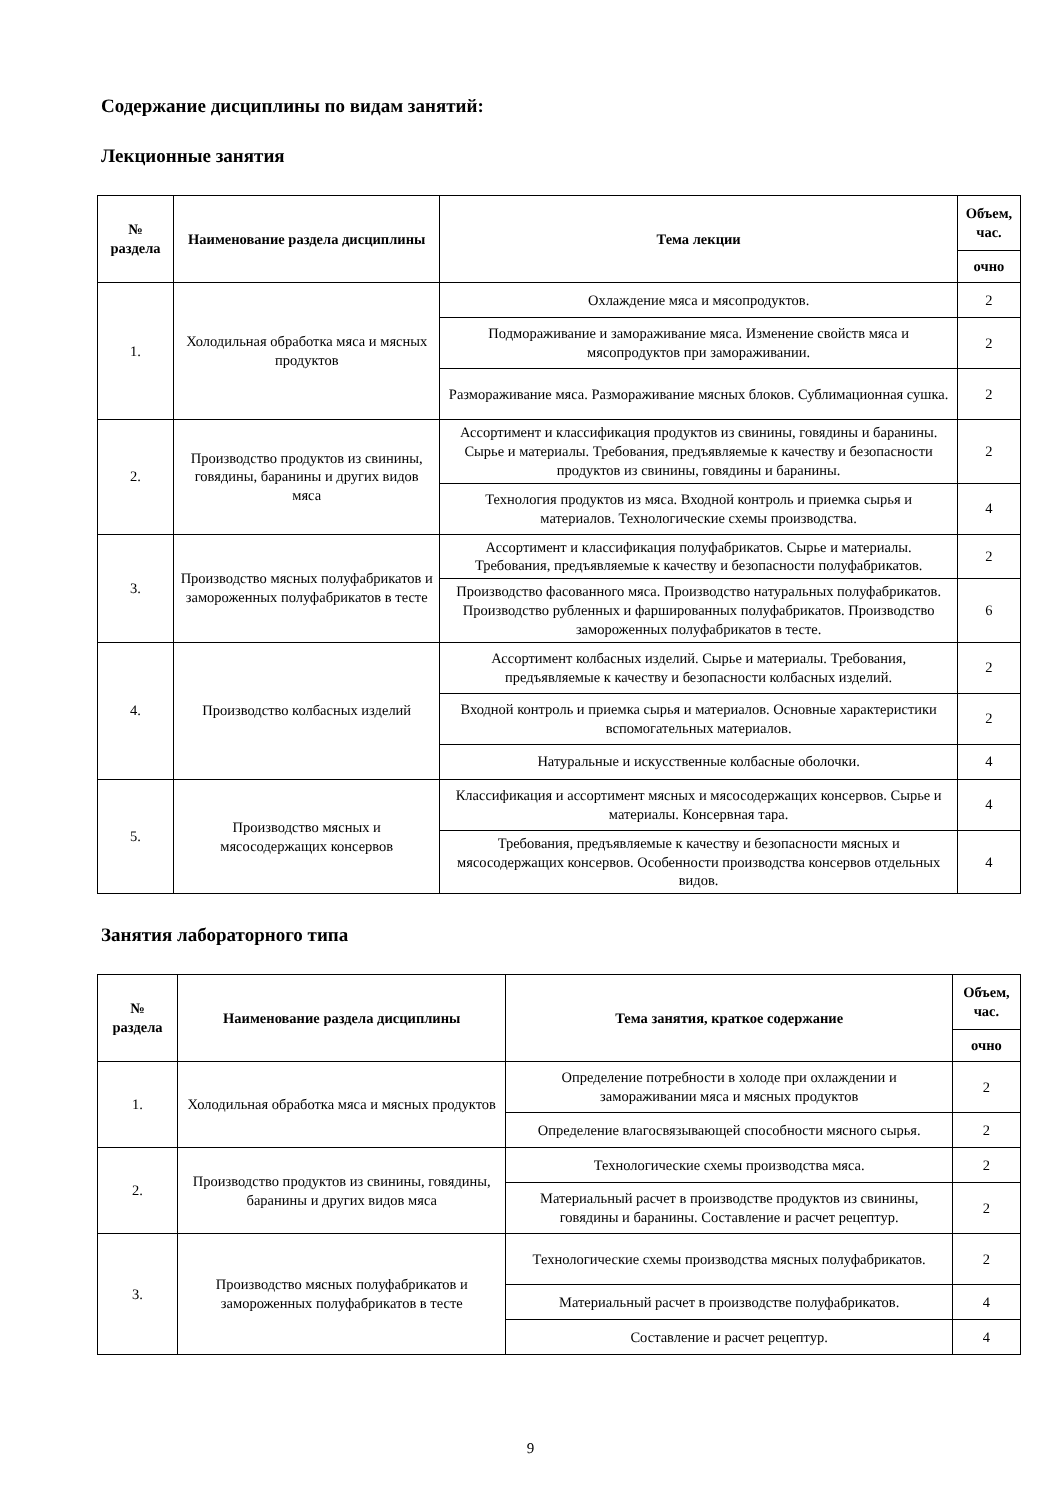Содержание дисциплины по видам занятий:
Лекционные занятия
| № раздела | Наименование раздела дисциплины | Тема лекции | Объем, час. |
| --- | --- | --- | --- |
| | | | очно |
| 1. | Холодильная обработка мяса и мясных продуктов | Охлаждение мяса и мясопродуктов. | 2 |
| | | Подмораживание и замораживание мяса. Изменение свойств мяса и мясопродуктов при замораживании. | 2 |
| | | Размораживание мяса. Размораживание мясных блоков. Сублимационная сушка. | 2 |
| 2. | Производство продуктов из свинины, говядины, баранины и других видов мяса | Ассортимент и классификация продуктов из свинины, говядины и баранины. Сырье и материалы. Требования, предъявляемые к качеству и безопасности продуктов из свинины, говядины и баранины. | 2 |
| | | Технология продуктов из мяса. Входной контроль и приемка сырья и материалов. Технологические схемы производства. | 4 |
| 3. | Производство мясных полуфабрикатов и замороженных полуфабрикатов в тесте | Ассортимент и классификация полуфабрикатов. Сырье и материалы. Требования, предъявляемые к качеству и безопасности полуфабрикатов. | 2 |
| | | Производство фасованного мяса. Производство натуральных полуфабрикатов. Производство рубленных и фаршированных полуфабрикатов. Производство замороженных полуфабрикатов в тесте. | 6 |
| 4. | Производство колбасных изделий | Ассортимент колбасных изделий. Сырье и материалы. Требования, предъявляемые к качеству и безопасности колбасных изделий. | 2 |
| | | Входной контроль и приемка сырья и материалов. Основные характеристики вспомогательных материалов. | 2 |
| | | Натуральные и искусственные колбасные оболочки. | 4 |
| 5. | Производство мясных и мясосодержащих консервов | Классификация и ассортимент мясных и мясосодержащих консервов. Сырье и материалы. Консервная тара. | 4 |
| | | Требования, предъявляемые к качеству и безопасности мясных и мясосодержащих консервов. Особенности производства консервов отдельных видов. | 4 |
Занятия лабораторного типа
| № раздела | Наименование раздела дисциплины | Тема занятия, краткое содержание | Объем, час. |
| --- | --- | --- | --- |
| | | | очно |
| 1. | Холодильная обработка мяса и мясных продуктов | Определение потребности в холоде при охлаждении и замораживании мяса и мясных продуктов | 2 |
| | | Определение влагосвязывающей способности мясного сырья. | 2 |
| 2. | Производство продуктов из свинины, говядины, баранины и других видов мяса | Технологические схемы производства мяса. | 2 |
| | | Материальный расчет в производстве продуктов из свинины, говядины и баранины. Составление и расчет рецептур. | 2 |
| 3. | Производство мясных полуфабрикатов и замороженных полуфабрикатов в тесте | Технологические схемы производства мясных полуфабрикатов. | 2 |
| | | Материальный расчет в производстве полуфабрикатов. | 4 |
| | | Составление и расчет рецептур. | 4 |
9